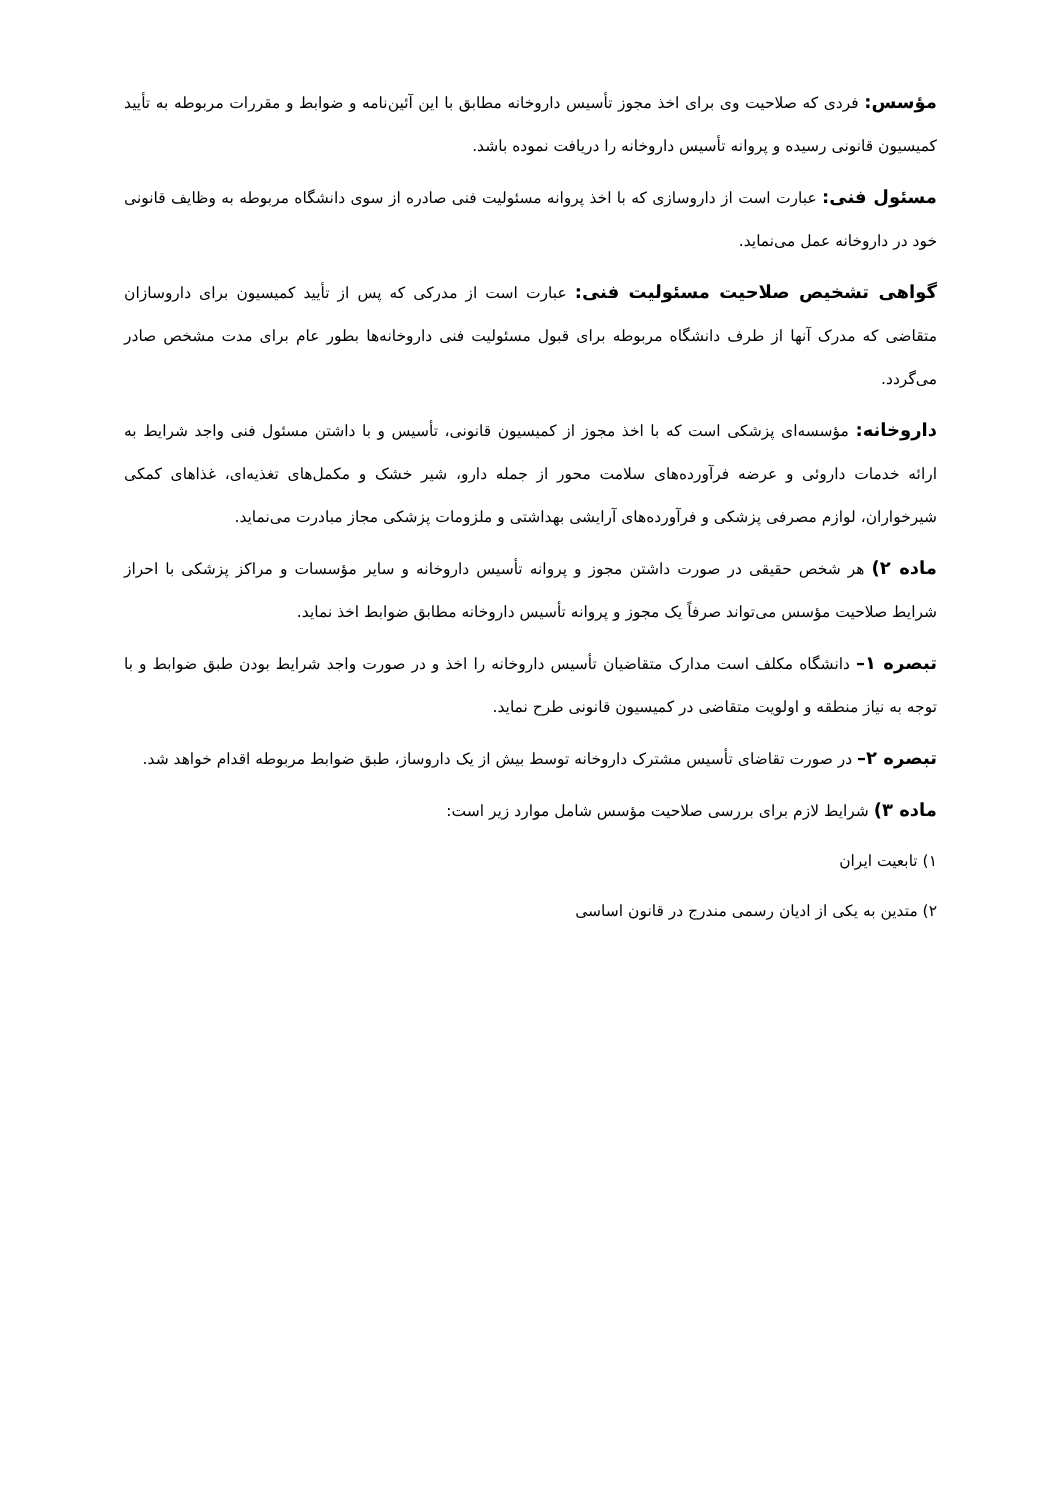مؤسس: فردی که صلاحیت وی برای اخذ مجوز تأسیس داروخانه مطابق با این آئین‌نامه و ضوابط و مقررات مربوطه به تأیید کمیسیون قانونی رسیده و پروانه تأسیس داروخانه را دریافت نموده باشد.
مسئول فنی: عبارت است از داروسازی که با اخذ پروانه مسئولیت فنی صادره از سوی دانشگاه مربوطه به وظایف قانونی خود در داروخانه عمل می‌نماید.
گواهی تشخیص صلاحیت مسئولیت فنی: عبارت است از مدرکی که پس از تأیید کمیسیون برای داروسازان متقاضی که مدرک آنها از طرف دانشگاه مربوطه برای قبول مسئولیت فنی داروخانه‌ها بطور عام برای مدت مشخص صادر می‌گردد.
داروخانه: مؤسسه‌ای پزشکی است که با اخذ مجوز از کمیسیون قانونی، تأسیس و با داشتن مسئول فنی واجد شرایط به ارائه خدمات داروئی و عرضه فرآورده‌های سلامت محور از جمله دارو، شیر خشک و مکمل‌های تغذیه‌ای، غذاهای کمکی شیرخواران، لوازم مصرفی پزشکی و فرآورده‌های آرایشی بهداشتی و ملزومات پزشکی مجاز مبادرت می‌نماید.
ماده ۲) هر شخص حقیقی در صورت داشتن مجوز و پروانه تأسیس داروخانه و سایر مؤسسات و مراکز پزشکی با احراز شرایط صلاحیت مؤسس می‌تواند صرفاً یک مجوز و پروانه تأسیس داروخانه مطابق ضوابط اخذ نماید.
تبصره ۱– دانشگاه مکلف است مدارک متقاضیان تأسیس داروخانه را اخذ و در صورت واجد شرایط بودن طبق ضوابط و با توجه به نیاز منطقه و اولویت متقاضی در کمیسیون قانونی طرح نماید.
تبصره ۲– در صورت تقاضای تأسیس مشترک داروخانه توسط بیش از یک داروساز، طبق ضوابط مربوطه اقدام خواهد شد.
ماده ۳) شرایط لازم برای بررسی صلاحیت مؤسس شامل موارد زیر است:
۱) تابعیت ایران
۲) متدین به یکی از ادیان رسمی مندرج در قانون اساسی